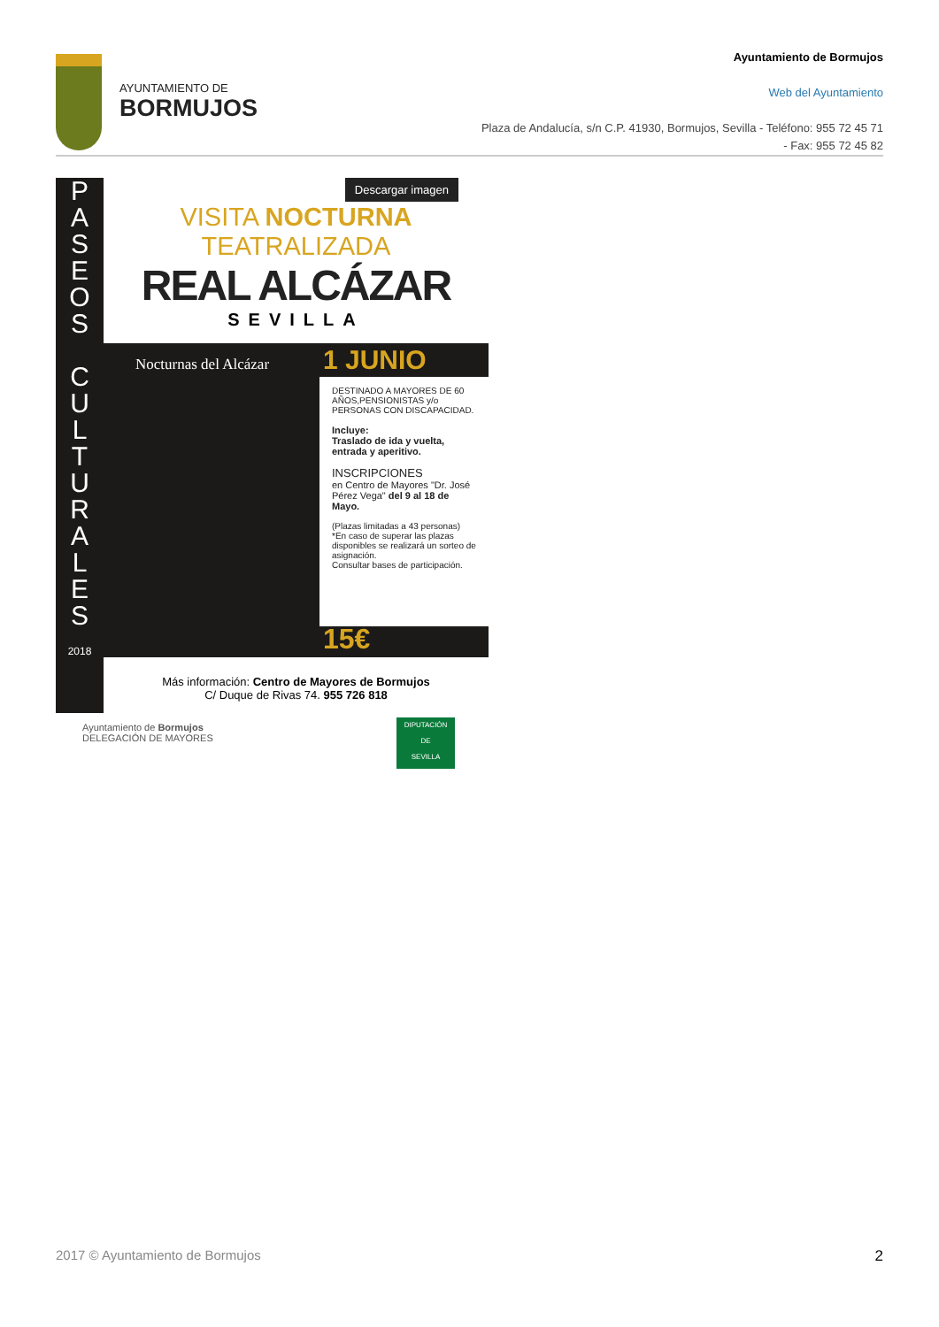AYUNTAMIENTO DE
BORMUJOS
Ayuntamiento de Bormujos
Web del Ayuntamiento
Plaza de Andalucía, s/n C.P. 41930, Bormujos, Sevilla - Teléfono: 955 72 45 71 - Fax: 955 72 45 82
P
A
S
E
O
S
C
U
L
T
U
R
A
L
E
S
2018
Descargar imagen
VISITA NOCTURNA TEATRALIZADA
REAL ALCÁZAR
SEVILLA
Nocturnas del Alcázar 1 JUNIO
DESTINADO A MAYORES DE 60 AÑOS,PENSIONISTAS y/o PERSONAS CON DISCAPACIDAD.
Incluye:
Traslado de ida y vuelta, entrada y aperitivo.
INSCRIPCIONES
en Centro de Mayores "Dr. José Pérez Vega" del 9 al 18 de Mayo.
(Plazas limitadas a 43 personas)
*En caso de superar las plazas disponibles se realizará un sorteo de asignación.
Consultar bases de participación.
15€
Más información: Centro de Mayores de Bormujos
C/ Duque de Rivas 74. 955 726 818
Ayuntamiento de Bormujos
DELEGACIÓN DE MAYORES
DIPUTACIÓN
DE
SEVILLA
2017 © Ayuntamiento de Bormujos 2